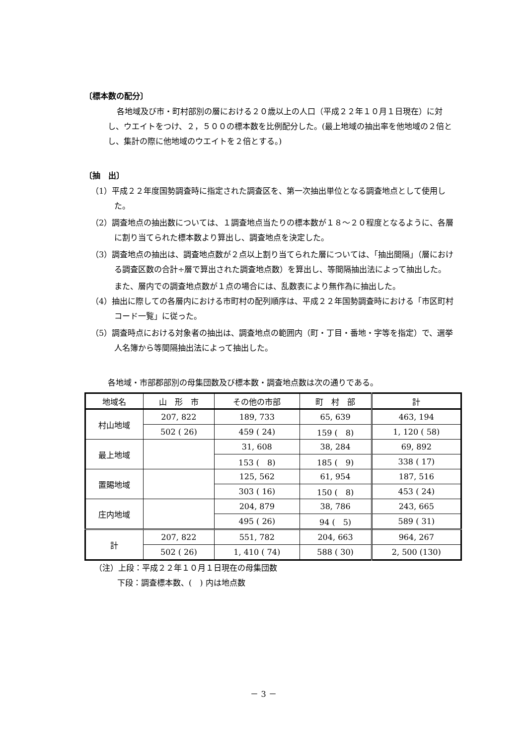〔標本数の配分〕
各地域及び市・町村部別の層における２０歳以上の人口（平成２２年１０月１日現在）に対し、ウエイトをつけ、２，５００の標本数を比例配分した。(最上地域の抽出率を他地域の２倍とし、集計の際に他地域のウエイトを２倍とする。)
〔抽　出〕
（1）平成２２年度国勢調査時に指定された調査区を、第一次抽出単位となる調査地点として使用した。
（2）調査地点の抽出数については、１調査地点当たりの標本数が１８～２０程度となるように、各層に割り当てられた標本数より算出し、調査地点を決定した。
（3）調査地点の抽出は、調査地点数が２点以上割り当てられた層については、「抽出間隔」（層における調査区数の合計÷層で算出された調査地点数）を算出し、等間隔抽出法によって抽出した。
また、層内での調査地点数が１点の場合には、乱数表により無作為に抽出した。
（4）抽出に際しての各層内における市町村の配列順序は、平成２２年国勢調査時における「市区町村コード一覧」に従った。
（5）調査時点における対象者の抽出は、調査地点の範囲内（町・丁目・番地・字等を指定）で、選挙人名簿から等間隔抽出法によって抽出した。
各地域・市部郡部別の母集団数及び標本数・調査地点数は次の通りである。
| 地域名 | 山 形 市 | その他の市部 | 町 村 部 | 計 |
| --- | --- | --- | --- | --- |
| 村山地域 | 207, 822 | 189, 733 | 65, 639 | 463, 194 |
| | 502 ( 26) | 459 ( 24) | 159 ( 8) | 1, 120 ( 58) |
| 最上地域 | | 31, 608 | 38, 284 | 69, 892 |
| | | 153 ( 8) | 185 ( 9) | 338 ( 17) |
| 置賜地域 | | 125, 562 | 61, 954 | 187, 516 |
| | | 303 ( 16) | 150 ( 8) | 453 ( 24) |
| 庄内地域 | | 204, 879 | 38, 786 | 243, 665 |
| | | 495 ( 26) | 94 ( 5) | 589 ( 31) |
| 計 | 207, 822 | 551, 782 | 204, 663 | 964, 267 |
| | 502 ( 26) | 1, 410 ( 74) | 588 ( 30) | 2, 500 (130) |
（注）上段：平成２２年１０月１日現在の母集団数
下段：調査標本数、(　) 内は地点数
－ 3 －